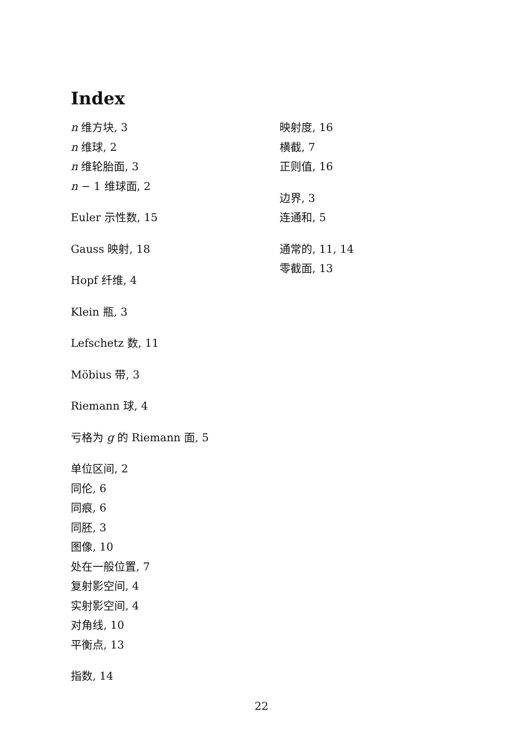Index
n 维方块, 3
n 维球, 2
n 维轮胎面, 3
n − 1 维球面, 2
Euler 示性数, 15
Gauss 映射, 18
Hopf 纤维, 4
Klein 瓶, 3
Lefschetz 数, 11
Möbius 带, 3
Riemann 球, 4
亏格为 g 的 Riemann 面, 5
单位区间, 2
同伦, 6
同痕, 6
同胚, 3
图像, 10
处在一般位置, 7
复射影空间, 4
实射影空间, 4
对角线, 10
平衡点, 13
指数, 14
映射度, 16
横截, 7
正则值, 16
边界, 3
连通和, 5
通常的, 11, 14
零截面, 13
22